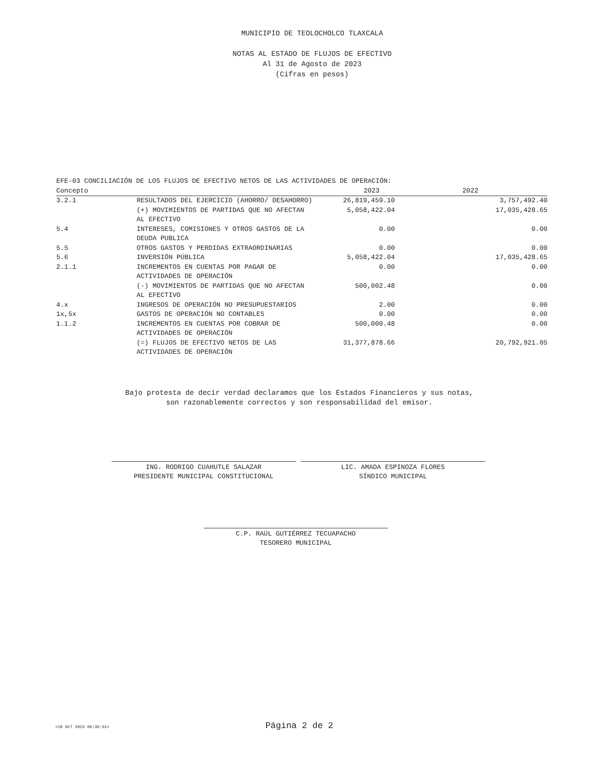MUNICIPIO DE TEOLOCHOLCO TLAXCALA
NOTAS AL ESTADO DE FLUJOS DE EFECTIVO
Al 31 de Agosto de 2023
(Cifras en pesos)
EFE-03 CONCILIACIÓN DE LOS FLUJOS DE EFECTIVO NETOS DE LAS ACTIVIDADES DE OPERACIÓN:
| Concepto | | 2023 | 2022 |
| --- | --- | --- | --- |
| 3.2.1 | RESULTADOS DEL EJERCICIO (AHORRO/ DESAHORRO) | 26,819,459.10 | 3,757,492.40 |
| | (+) MOVIMIENTOS DE PARTIDAS QUE NO AFECTAN AL EFECTIVO | 5,058,422.04 | 17,035,428.65 |
| 5.4 | INTERESES, COMISIONES Y OTROS GASTOS DE LA DEUDA PUBLICA | 0.00 | 0.00 |
| 5.5 | OTROS GASTOS Y PERDIDAS EXTRAORDINARIAS | 0.00 | 0.00 |
| 5.6 | INVERSIÓN PÚBLICA | 5,058,422.04 | 17,035,428.65 |
| 2.1.1 | INCREMENTOS EN CUENTAS POR PAGAR DE ACTIVIDADES DE OPERACIÓN | 0.00 | 0.00 |
| | (-) MOVIMIENTOS DE PARTIDAS QUE NO AFECTAN AL EFECTIVO | 500,002.48 | 0.00 |
| 4.x | INGRESOS DE OPERACIÓN NO PRESUPUESTARIOS | 2.00 | 0.00 |
| 1x,5x | GASTOS DE OPERACIÓN NO CONTABLES | 0.00 | 0.00 |
| 1.1.2 | INCREMENTOS EN CUENTAS POR COBRAR DE ACTIVIDADES DE OPERACIÓN | 500,000.48 | 0.00 |
| | (=) FLUJOS DE EFECTIVO NETOS DE LAS ACTIVIDADES DE OPERACIÓN | 31,377,878.66 | 20,792,921.05 |
Bajo protesta de decir verdad declaramos que los Estados Financieros y sus notas,
son razonablemente correctos y son responsabilidad del emisor.
ING. RODRIGO CUAHUTLE SALAZAR
PRESIDENTE MUNICIPAL CONSTITUCIONAL
LIC. AMADA ESPINOZA FLORES
SÍNDICO MUNICIPAL
C.P. RAÚL GUTIÉRREZ TECUAPACHO
TESORERO MUNICIPAL
<18 OCT 2023 09:36:31> Página 2 de 2